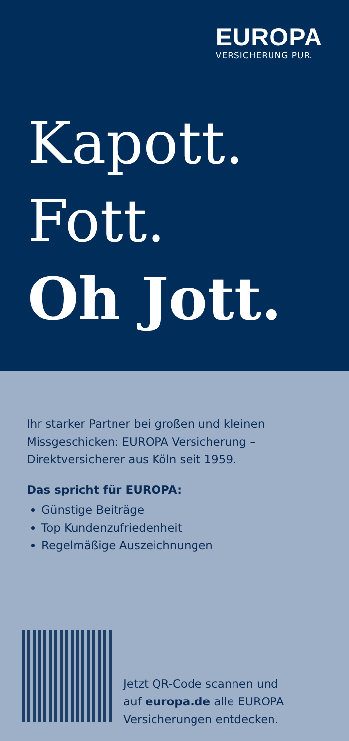EUROPA
VERSICHERUNG PUR.
Kapott.
Fott.
Oh Jott.
Ihr starker Partner bei großen und kleinen Missgeschicken: EUROPA Versicherung – Direktversicherer aus Köln seit 1959.
Das spricht für EUROPA:
Günstige Beiträge
Top Kundenzufriedenheit
Regelmäßige Auszeichnungen
Jetzt QR-Code scannen und
auf europa.de alle EUROPA
Versicherungen entdecken.